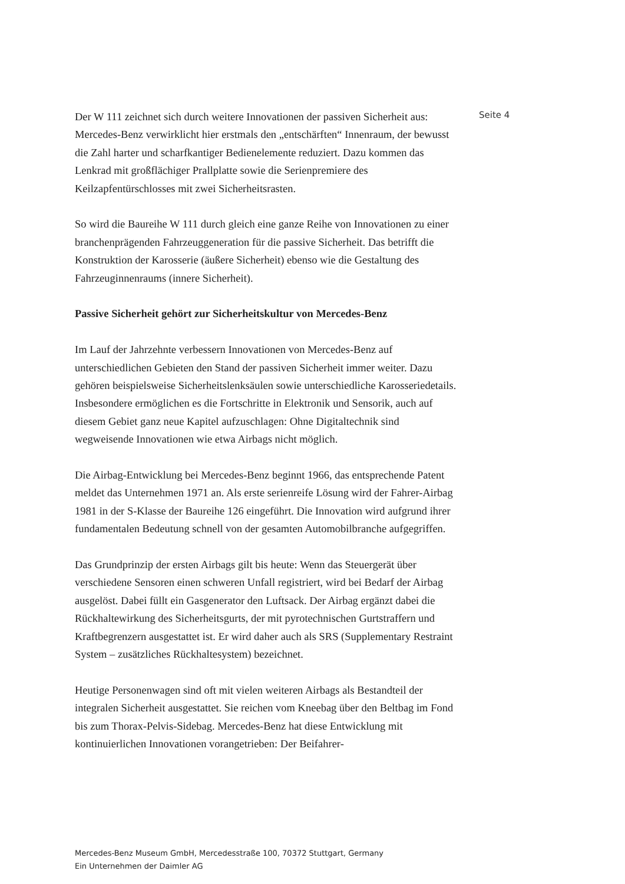Der W 111 zeichnet sich durch weitere Innovationen der passiven Sicherheit aus: Mercedes-Benz verwirklicht hier erstmals den „entschärften“ Innenraum, der bewusst die Zahl harter und scharfkantiger Bedienelemente reduziert. Dazu kommen das Lenkrad mit großflächiger Prallplatte sowie die Serienpremiere des Keilzapfentürschlosses mit zwei Sicherheitsrasten.
So wird die Baureihe W 111 durch gleich eine ganze Reihe von Innovationen zu einer branchenprägenden Fahrzeuggeneration für die passive Sicherheit. Das betrifft die Konstruktion der Karosserie (äußere Sicherheit) ebenso wie die Gestaltung des Fahrzeuginnenraums (innere Sicherheit).
Passive Sicherheit gehört zur Sicherheitskultur von Mercedes-Benz
Im Lauf der Jahrzehnte verbessern Innovationen von Mercedes-Benz auf unterschiedlichen Gebieten den Stand der passiven Sicherheit immer weiter. Dazu gehören beispielsweise Sicherheitslenksäulen sowie unterschiedliche Karosseriedetails. Insbesondere ermöglichen es die Fortschritte in Elektronik und Sensorik, auch auf diesem Gebiet ganz neue Kapitel aufzuschlagen: Ohne Digitaltechnik sind wegweisende Innovationen wie etwa Airbags nicht möglich.
Die Airbag-Entwicklung bei Mercedes-Benz beginnt 1966, das entsprechende Patent meldet das Unternehmen 1971 an. Als erste serienreife Lösung wird der Fahrer-Airbag 1981 in der S-Klasse der Baureihe 126 eingeführt. Die Innovation wird aufgrund ihrer fundamentalen Bedeutung schnell von der gesamten Automobilbranche aufgegriffen.
Das Grundprinzip der ersten Airbags gilt bis heute: Wenn das Steuergerät über verschiedene Sensoren einen schweren Unfall registriert, wird bei Bedarf der Airbag ausgelöst. Dabei füllt ein Gasgenerator den Luftsack. Der Airbag ergänzt dabei die Rückhaltewirkung des Sicherheitsgurts, der mit pyrotechnischen Gurtstraffern und Kraftbegrenzern ausgestattet ist. Er wird daher auch als SRS (Supplementary Restraint System – zusätzliches Rückhaltesystem) bezeichnet.
Heutige Personenwagen sind oft mit vielen weiteren Airbags als Bestandteil der integralen Sicherheit ausgestattet. Sie reichen vom Kneebag über den Beltbag im Fond bis zum Thorax-Pelvis-Sidebag. Mercedes-Benz hat diese Entwicklung mit kontinuierlichen Innovationen vorangetrieben: Der Beifahrer-
Seite 4
Mercedes-Benz Museum GmbH, Mercedesstraße 100, 70372 Stuttgart, Germany
Ein Unternehmen der Daimler AG